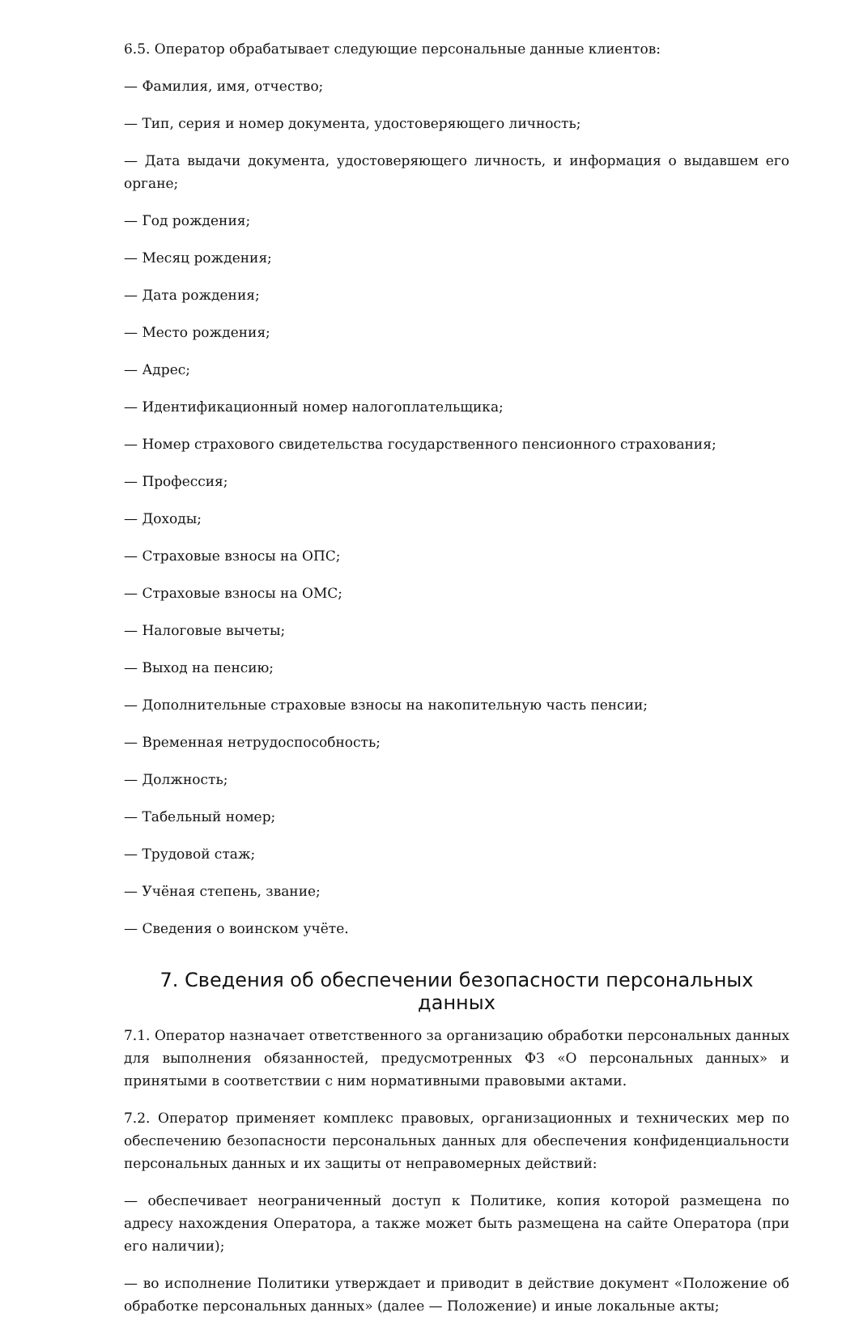6.5. Оператор обрабатывает следующие персональные данные клиентов:
— Фамилия, имя, отчество;
— Тип, серия и номер документа, удостоверяющего личность;
— Дата выдачи документа, удостоверяющего личность, и информация о выдавшем его органе;
— Год рождения;
— Месяц рождения;
— Дата рождения;
— Место рождения;
— Адрес;
— Идентификационный номер налогоплательщика;
— Номер страхового свидетельства государственного пенсионного страхования;
— Профессия;
— Доходы;
— Страховые взносы на ОПС;
— Страховые взносы на ОМС;
— Налоговые вычеты;
— Выход на пенсию;
— Дополнительные страховые взносы на накопительную часть пенсии;
— Временная нетрудоспособность;
— Должность;
— Табельный номер;
— Трудовой стаж;
— Учёная степень, звание;
— Сведения о воинском учёте.
7. Сведения об обеспечении безопасности персональных данных
7.1. Оператор назначает ответственного за организацию обработки персональных данных для выполнения обязанностей, предусмотренных ФЗ «О персональных данных» и принятыми в соответствии с ним нормативными правовыми актами.
7.2. Оператор применяет комплекс правовых, организационных и технических мер по обеспечению безопасности персональных данных для обеспечения конфиденциальности персональных данных и их защиты от неправомерных действий:
— обеспечивает неограниченный доступ к Политике, копия которой размещена по адресу нахождения Оператора, а также может быть размещена на сайте Оператора (при его наличии);
— во исполнение Политики утверждает и приводит в действие документ «Положение об обработке персональных данных» (далее — Положение) и иные локальные акты;